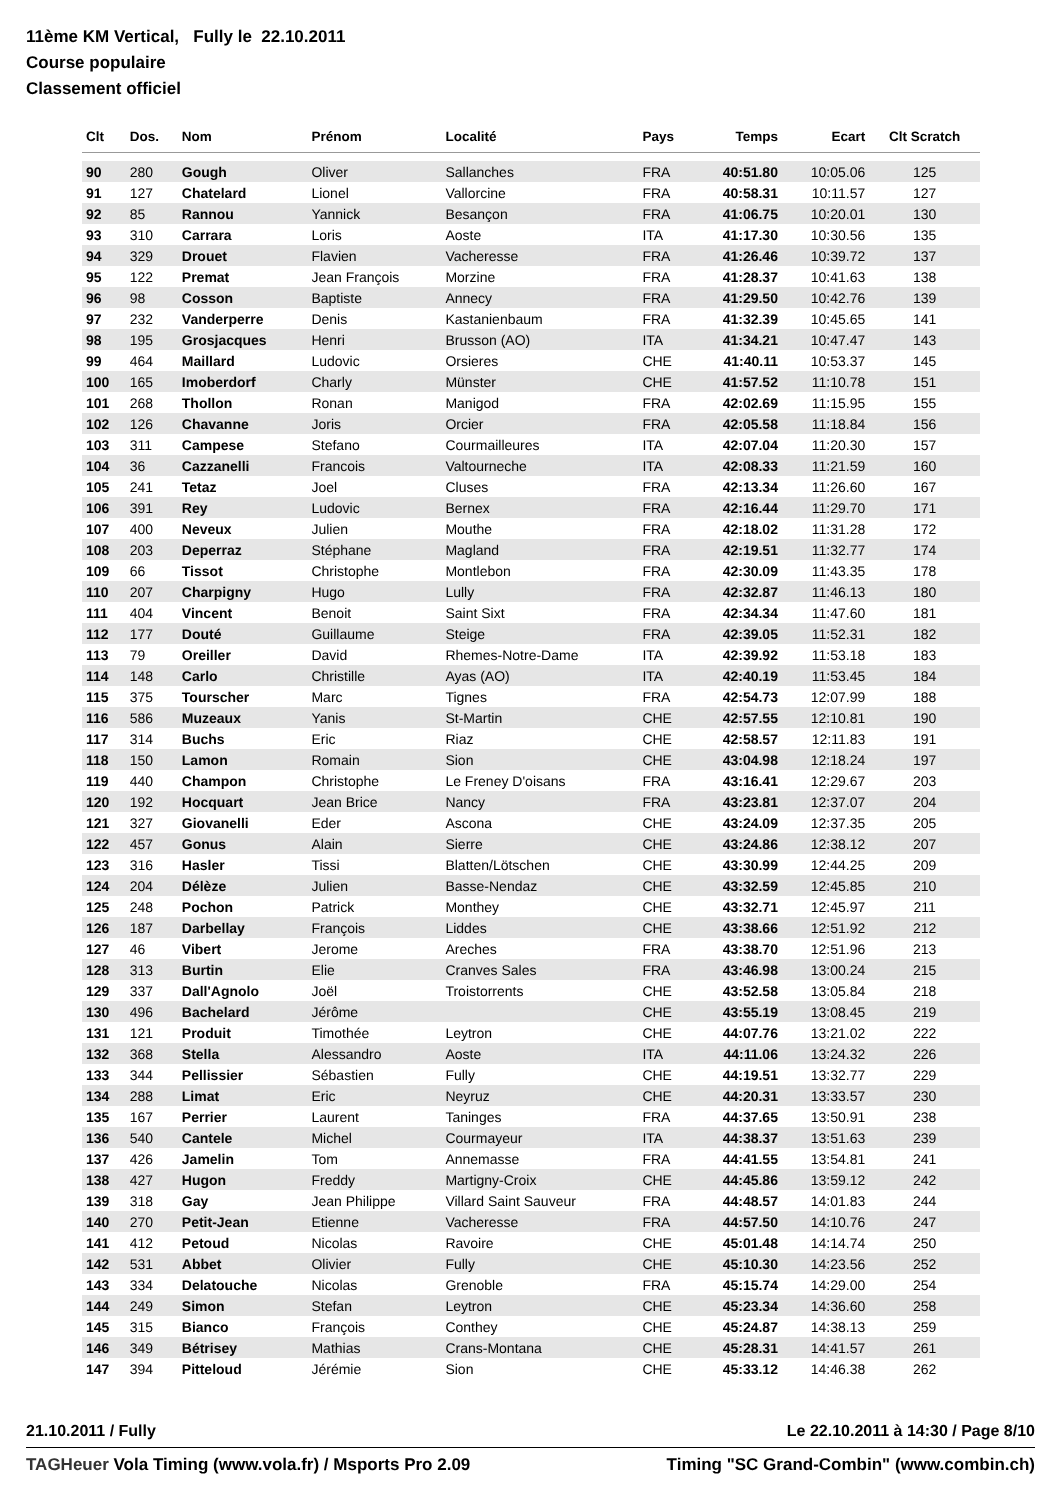11ème KM Vertical, Fully le 22.10.2011
Course populaire
Classement officiel
| Clt | Dos. | Nom | Prénom | Localité | Pays | Temps | Ecart | Clt Scratch |
| --- | --- | --- | --- | --- | --- | --- | --- | --- |
| 90 | 280 | Gough | Oliver | Sallanches | FRA | 40:51.80 | 10:05.06 | 125 |
| 91 | 127 | Chatelard | Lionel | Vallorcine | FRA | 40:58.31 | 10:11.57 | 127 |
| 92 | 85 | Rannou | Yannick | Besançon | FRA | 41:06.75 | 10:20.01 | 130 |
| 93 | 310 | Carrara | Loris | Aoste | ITA | 41:17.30 | 10:30.56 | 135 |
| 94 | 329 | Drouet | Flavien | Vacheresse | FRA | 41:26.46 | 10:39.72 | 137 |
| 95 | 122 | Premat | Jean François | Morzine | FRA | 41:28.37 | 10:41.63 | 138 |
| 96 | 98 | Cosson | Baptiste | Annecy | FRA | 41:29.50 | 10:42.76 | 139 |
| 97 | 232 | Vanderperre | Denis | Kastanienbaum | FRA | 41:32.39 | 10:45.65 | 141 |
| 98 | 195 | Grosjacques | Henri | Brusson (AO) | ITA | 41:34.21 | 10:47.47 | 143 |
| 99 | 464 | Maillard | Ludovic | Orsieres | CHE | 41:40.11 | 10:53.37 | 145 |
| 100 | 165 | Imoberdorf | Charly | Münster | CHE | 41:57.52 | 11:10.78 | 151 |
| 101 | 268 | Thollon | Ronan | Manigod | FRA | 42:02.69 | 11:15.95 | 155 |
| 102 | 126 | Chavanne | Joris | Orcier | FRA | 42:05.58 | 11:18.84 | 156 |
| 103 | 311 | Campese | Stefano | Courmailleures | ITA | 42:07.04 | 11:20.30 | 157 |
| 104 | 36 | Cazzanelli | Francois | Valtourneche | ITA | 42:08.33 | 11:21.59 | 160 |
| 105 | 241 | Tetaz | Joel | Cluses | FRA | 42:13.34 | 11:26.60 | 167 |
| 106 | 391 | Rey | Ludovic | Bernex | FRA | 42:16.44 | 11:29.70 | 171 |
| 107 | 400 | Neveux | Julien | Mouthe | FRA | 42:18.02 | 11:31.28 | 172 |
| 108 | 203 | Deperraz | Stéphane | Magland | FRA | 42:19.51 | 11:32.77 | 174 |
| 109 | 66 | Tissot | Christophe | Montlebon | FRA | 42:30.09 | 11:43.35 | 178 |
| 110 | 207 | Charpigny | Hugo | Lully | FRA | 42:32.87 | 11:46.13 | 180 |
| 111 | 404 | Vincent | Benoit | Saint Sixt | FRA | 42:34.34 | 11:47.60 | 181 |
| 112 | 177 | Douté | Guillaume | Steige | FRA | 42:39.05 | 11:52.31 | 182 |
| 113 | 79 | Oreiller | David | Rhemes-Notre-Dame | ITA | 42:39.92 | 11:53.18 | 183 |
| 114 | 148 | Carlo | Christille | Ayas (AO) | ITA | 42:40.19 | 11:53.45 | 184 |
| 115 | 375 | Tourscher | Marc | Tignes | FRA | 42:54.73 | 12:07.99 | 188 |
| 116 | 586 | Muzeaux | Yanis | St-Martin | CHE | 42:57.55 | 12:10.81 | 190 |
| 117 | 314 | Buchs | Eric | Riaz | CHE | 42:58.57 | 12:11.83 | 191 |
| 118 | 150 | Lamon | Romain | Sion | CHE | 43:04.98 | 12:18.24 | 197 |
| 119 | 440 | Champon | Christophe | Le Freney D'oisans | FRA | 43:16.41 | 12:29.67 | 203 |
| 120 | 192 | Hocquart | Jean Brice | Nancy | FRA | 43:23.81 | 12:37.07 | 204 |
| 121 | 327 | Giovanelli | Eder | Ascona | CHE | 43:24.09 | 12:37.35 | 205 |
| 122 | 457 | Gonus | Alain | Sierre | CHE | 43:24.86 | 12:38.12 | 207 |
| 123 | 316 | Hasler | Tissi | Blatten/Lötschen | CHE | 43:30.99 | 12:44.25 | 209 |
| 124 | 204 | Délèze | Julien | Basse-Nendaz | CHE | 43:32.59 | 12:45.85 | 210 |
| 125 | 248 | Pochon | Patrick | Monthey | CHE | 43:32.71 | 12:45.97 | 211 |
| 126 | 187 | Darbellay | François | Liddes | CHE | 43:38.66 | 12:51.92 | 212 |
| 127 | 46 | Vibert | Jerome | Areches | FRA | 43:38.70 | 12:51.96 | 213 |
| 128 | 313 | Burtin | Elie | Cranves Sales | FRA | 43:46.98 | 13:00.24 | 215 |
| 129 | 337 | Dall'Agnolo | Joël | Troistorrents | CHE | 43:52.58 | 13:05.84 | 218 |
| 130 | 496 | Bachelard | Jérôme | | CHE | 43:55.19 | 13:08.45 | 219 |
| 131 | 121 | Produit | Timothée | Leytron | CHE | 44:07.76 | 13:21.02 | 222 |
| 132 | 368 | Stella | Alessandro | Aoste | ITA | 44:11.06 | 13:24.32 | 226 |
| 133 | 344 | Pellissier | Sébastien | Fully | CHE | 44:19.51 | 13:32.77 | 229 |
| 134 | 288 | Limat | Eric | Neyruz | CHE | 44:20.31 | 13:33.57 | 230 |
| 135 | 167 | Perrier | Laurent | Taninges | FRA | 44:37.65 | 13:50.91 | 238 |
| 136 | 540 | Cantele | Michel | Courmayeur | ITA | 44:38.37 | 13:51.63 | 239 |
| 137 | 426 | Jamelin | Tom | Annemasse | FRA | 44:41.55 | 13:54.81 | 241 |
| 138 | 427 | Hugon | Freddy | Martigny-Croix | CHE | 44:45.86 | 13:59.12 | 242 |
| 139 | 318 | Gay | Jean Philippe | Villard Saint Sauveur | FRA | 44:48.57 | 14:01.83 | 244 |
| 140 | 270 | Petit-Jean | Etienne | Vacheresse | FRA | 44:57.50 | 14:10.76 | 247 |
| 141 | 412 | Petoud | Nicolas | Ravoire | CHE | 45:01.48 | 14:14.74 | 250 |
| 142 | 531 | Abbet | Olivier | Fully | CHE | 45:10.30 | 14:23.56 | 252 |
| 143 | 334 | Delatouche | Nicolas | Grenoble | FRA | 45:15.74 | 14:29.00 | 254 |
| 144 | 249 | Simon | Stefan | Leytron | CHE | 45:23.34 | 14:36.60 | 258 |
| 145 | 315 | Bianco | François | Conthey | CHE | 45:24.87 | 14:38.13 | 259 |
| 146 | 349 | Bétrisey | Mathias | Crans-Montana | CHE | 45:28.31 | 14:41.57 | 261 |
| 147 | 394 | Pitteloud | Jérémie | Sion | CHE | 45:33.12 | 14:46.38 | 262 |
21.10.2011 / Fully Le 22.10.2011 à 14:30 / Page 8/10
TAGHeuer Vola Timing (www.vola.fr) / Msports Pro 2.09 Timing "SC Grand-Combin" (www.combin.ch)